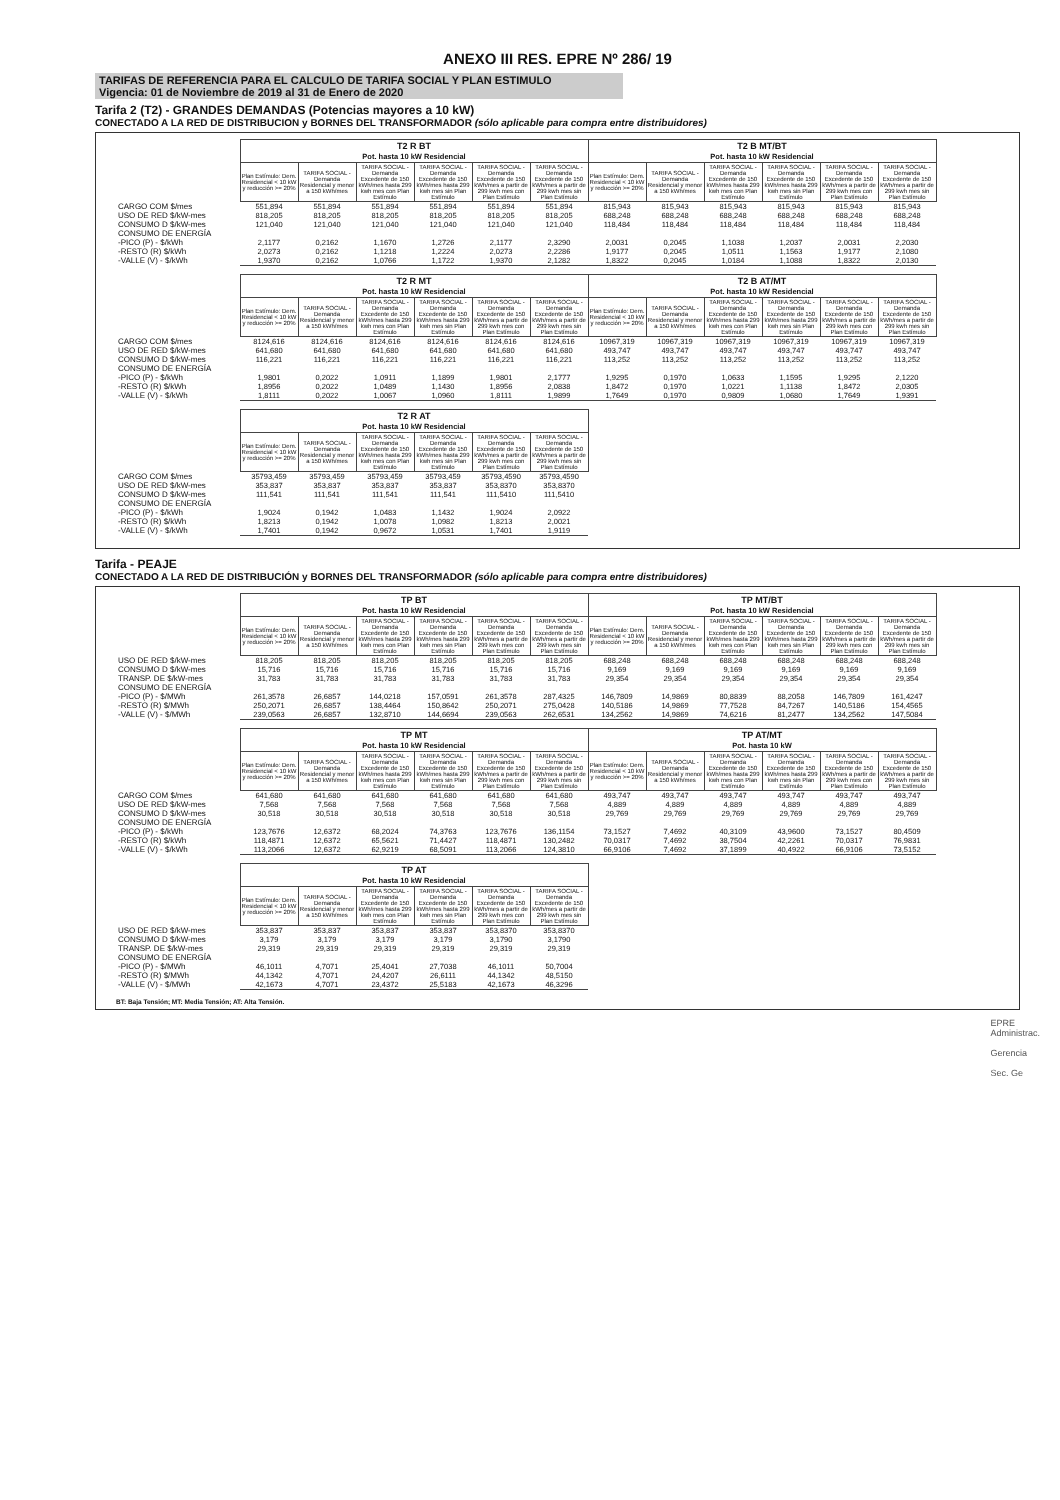ANEXO III RES. EPRE Nº 286/ 19
TARIFAS DE REFERENCIA PARA EL CALCULO DE TARIFA SOCIAL Y PLAN ESTIMULO
Vigencia: 01 de Noviembre de 2019 al 31 de Enero de 2020
Tarifa 2 (T2) - GRANDES DEMANDAS (Potencias mayores a 10 kW)
CONECTADO A LA RED DE DISTRIBUCION y BORNES DEL TRANSFORMADOR (sólo aplicable para compra entre distribuidores)
| | T2 R BT Pot. hasta 10 kW Residencial | | | | | | T2 B MT/BT Pot. hasta 10 kW Residencial | | | | | |
| | Plan Estímulo: Dem. Residencial < 10 kW y reducción >= 20% | TARIFA SOCIAL - Demanda Residencial y menor a 150 kWh/mes | TARIFA SOCIAL - Demanda Excedente de 150 kWh/mes hasta 299 kwh mes con Plan Estímulo | TARIFA SOCIAL - Demanda Excedente de 150 kWh/mes hasta 299 kwh mes sin Plan Estímulo | TARIFA SOCIAL - Demanda Excedente de 150 kWh/mes a partir de 299 kwh mes con Plan Estímulo | TARIFA SOCIAL - Demanda Excedente de 150 kWh/mes a partir de 299 kwh mes sin Plan Estímulo | Plan Estímulo: Dem. Residencial < 10 kW y reducción >= 20% | TARIFA SOCIAL - Demanda Residencial y menor a 150 kWh/mes | TARIFA SOCIAL - Demanda Excedente de 150 kWh/mes hasta 299 kwh mes con Plan Estímulo | TARIFA SOCIAL - Demanda Excedente de 150 kWh/mes hasta 299 kwh mes sin Plan Estímulo | TARIFA SOCIAL - Demanda Excedente de 150 kWh/mes a partir de 299 kwh mes con Plan Estímulo | TARIFA SOCIAL - Demanda Excedente de 150 kWh/mes a partir de 299 kwh mes sin Plan Estímulo |
| CARGO COM $/mes | 551,894 | 551,894 | 551,894 | 551,894 | 551,894 | 551,894 | 815,943 | 815,943 | 815,943 | 815,943 | 815,943 | 815,943 |
| USO DE RED $/kW-mes | 818,205 | 818,205 | 818,205 | 818,205 | 818,205 | 818,205 | 688,248 | 688,248 | 688,248 | 688,248 | 688,248 | 688,248 |
| CONSUMO D $/kW-mes | 121,040 | 121,040 | 121,040 | 121,040 | 121,040 | 121,040 | 118,484 | 118,484 | 118,484 | 118,484 | 118,484 | 118,484 |
| CONSUMO DE ENERGÍA | | | | | | | | | | | | |
| -PICO (P) - $/kWh | 2,1177 | 0,2162 | 1,1670 | 1,2726 | 2,1177 | 2,3290 | 2,0031 | 0,2045 | 1,1038 | 1,2037 | 2,0031 | 2,2030 |
| -RESTO (R) $/kWh | 2,0273 | 0,2162 | 1,1218 | 1,2224 | 2,0273 | 2,2286 | 1,9177 | 0,2045 | 1,0511 | 1,1563 | 1,9177 | 2,1080 |
| -VALLE (V) - $/kWh | 1,9370 | 0,2162 | 1,0766 | 1,1722 | 1,9370 | 2,1282 | 1,8322 | 0,2045 | 1,0184 | 1,1088 | 1,8322 | 2,0130 |
| | T2 R MT Pot. hasta 10 kW Residencial | | | | | | T2 B AT/MT Pot. hasta 10 kW Residencial | | | | | |
| | Plan Estímulo: Dem. Residencial < 10 kW y reducción >= 20% | TARIFA SOCIAL - Demanda Residencial y menor a 150 kWh/mes | TARIFA SOCIAL - Demanda Excedente de 150 kWh/mes hasta 299 kwh mes con Plan Estímulo | TARIFA SOCIAL - Demanda Excedente de 150 kWh/mes hasta 299 kwh mes sin Plan Estímulo | TARIFA SOCIAL - Demanda Excedente de 150 kWh/mes a partir de 299 kwh mes con Plan Estímulo | TARIFA SOCIAL - Demanda Excedente de 150 kWh/mes a partir de 299 kwh mes sin Plan Estímulo | Plan Estímulo: Dem. Residencial < 10 kW y reducción >= 20% | TARIFA SOCIAL - Demanda Residencial y menor a 150 kWh/mes | TARIFA SOCIAL - Demanda Excedente de 150 kWh/mes hasta 299 kwh mes con Plan Estímulo | TARIFA SOCIAL - Demanda Excedente de 150 kWh/mes hasta 299 kwh mes sin Plan Estímulo | TARIFA SOCIAL - Demanda Excedente de 150 kWh/mes a partir de 299 kwh mes con Plan Estímulo | TARIFA SOCIAL - Demanda Excedente de 150 kWh/mes a partir de 299 kwh mes sin Plan Estímulo |
| CARGO COM $/mes | 8124,616 | 8124,616 | 8124,616 | 8124,616 | 8124,616 | 8124,616 | 10967,319 | 10967,319 | 10967,319 | 10967,319 | 10967,319 | 10967,319 |
| USO DE RED $/kW-mes | 641,680 | 641,680 | 641,680 | 641,680 | 641,680 | 641,680 | 493,747 | 493,747 | 493,747 | 493,747 | 493,747 | 493,747 |
| CONSUMO D $/kW-mes | 116,221 | 116,221 | 116,221 | 116,221 | 116,221 | 116,221 | 113,252 | 113,252 | 113,252 | 113,252 | 113,252 | 113,252 |
| CONSUMO DE ENERGÍA | | | | | | | | | | | | |
| -PICO (P) - $/kWh | 1,9801 | 0,2022 | 1,0911 | 1,1899 | 1,9801 | 2,1777 | 1,9295 | 0,1970 | 1,0633 | 1,1595 | 1,9295 | 2,1220 |
| -RESTO (R) $/kWh | 1,8956 | 0,2022 | 1,0489 | 1,1430 | 1,8956 | 2,0838 | 1,8472 | 0,1970 | 1,0221 | 1,1138 | 1,8472 | 2,0305 |
| -VALLE (V) - $/kWh | 1,8111 | 0,2022 | 1,0067 | 1,0960 | 1,8111 | 1,9899 | 1,7649 | 0,1970 | 0,9809 | 1,0680 | 1,7649 | 1,9391 |
| | T2 R AT Pot. hasta 10 kW Residencial | | | | | |
| | Plan Estímulo: Dem. Residencial < 10 kW y reducción >= 20% | TARIFA SOCIAL - Demanda Residencial y menor a 150 kWh/mes | TARIFA SOCIAL - Demanda Excedente de 150 kWh/mes hasta 299 kwh mes con Plan Estímulo | TARIFA SOCIAL - Demanda Excedente de 150 kWh/mes hasta 299 kwh mes sin Plan Estímulo | TARIFA SOCIAL - Demanda Excedente de 150 kWh/mes a partir de 299 kwh mes con Plan Estímulo | TARIFA SOCIAL - Demanda Excedente de 150 kWh/mes a partir de 299 kwh mes sin Plan Estímulo |
| CARGO COM $/mes | 35793,459 | 35793,459 | 35793,459 | 35793,459 | 35793,4590 | 35793,4590 |
| USO DE RED $/kW-mes | 353,837 | 353,837 | 353,837 | 353,837 | 353,8370 | 353,8370 |
| CONSUMO D $/kW-mes | 111,541 | 111,541 | 111,541 | 111,541 | 111,5410 | 111,5410 |
| CONSUMO DE ENERGÍA | | | | | | |
| -PICO (P) - $/kWh | 1,9024 | 0,1942 | 1,0483 | 1,1432 | 1,9024 | 2,0922 |
| -RESTO (R) $/kWh | 1,8213 | 0,1942 | 1,0078 | 1,0982 | 1,8213 | 2,0021 |
| -VALLE (V) - $/kWh | 1,7401 | 0,1942 | 0,9672 | 1,0531 | 1,7401 | 1,9119 |
Tarifa - PEAJE
CONECTADO A LA RED DE DISTRIBUCIÓN y BORNES DEL TRANSFORMADOR (sólo aplicable para compra entre distribuidores)
| | TP BT Pot. hasta 10 kW Residencial | | | | | | TP MT/BT Pot. hasta 10 kW Residencial | | | | | |
| | Plan Estímulo: Dem. Residencial < 10 kW y reducción >= 20% | TARIFA SOCIAL - Demanda Residencial y menor a 150 kWh/mes | TARIFA SOCIAL - Demanda Excedente de 150 kWh/mes hasta 299 kwh mes con Plan Estímulo | TARIFA SOCIAL - Demanda Excedente de 150 kWh/mes hasta 299 kwh mes sin Plan Estímulo | TARIFA SOCIAL - Demanda Excedente de 150 kWh/mes a partir de 299 kwh mes con Plan Estímulo | TARIFA SOCIAL - Demanda Excedente de 150 kWh/mes a partir de 299 kwh mes sin Plan Estímulo | Plan Estímulo: Dem. Residencial < 10 kW y reducción >= 20% | TARIFA SOCIAL - Demanda Residencial y menor a 150 kWh/mes | TARIFA SOCIAL - Demanda Excedente de 150 kWh/mes hasta 299 kwh mes con Plan Estímulo | TARIFA SOCIAL - Demanda Excedente de 150 kWh/mes hasta 299 kwh mes sin Plan Estímulo | TARIFA SOCIAL - Demanda Excedente de 150 kWh/mes a partir de 299 kwh mes con Plan Estímulo | TARIFA SOCIAL - Demanda Excedente de 150 kWh/mes a partir de 299 kwh mes sin Plan Estímulo |
| USO DE RED $/kW-mes | 818,205 | 818,205 | 818,205 | 818,205 | 818,205 | 818,205 | 688,248 | 688,248 | 688,248 | 688,248 | 688,248 | 688,248 |
| CONSUMO D $/kW-mes | 15,716 | 15,716 | 15,716 | 15,716 | 15,716 | 15,716 | 9,169 | 9,169 | 9,169 | 9,169 | 9,169 | 9,169 |
| TRANSP. DE $/kW-mes | 31,783 | 31,783 | 31,783 | 31,783 | 31,783 | 31,783 | 29,354 | 29,354 | 29,354 | 29,354 | 29,354 | 29,354 |
| CONSUMO DE ENERGÍA | | | | | | | | | | | | |
| -PICO (P) - $/MWh | 261,3578 | 26,6857 | 144,0218 | 157,0591 | 261,3578 | 287,4325 | 146,7809 | 14,9869 | 80,8839 | 88,2058 | 146,7809 | 161,4247 |
| -RESTO (R) $/MWh | 250,2071 | 26,6857 | 138,4464 | 150,8642 | 250,2071 | 275,0428 | 140,5186 | 14,9869 | 77,7528 | 84,7267 | 140,5186 | 154,4565 |
| -VALLE (V) - $/MWh | 239,0563 | 26,6857 | 132,8710 | 144,6694 | 239,0563 | 262,6531 | 134,2562 | 14,9869 | 74,6216 | 81,2477 | 134,2562 | 147,5084 |
| | TP MT Pot. hasta 10 kW Residencial | | | | | | TP AT/MT Pot. hasta 10 kW | | | | | |
| | Plan Estímulo: Dem. Residencial < 10 kW y reducción >= 20% | TARIFA SOCIAL - Demanda Residencial y menor a 150 kWh/mes | TARIFA SOCIAL - Demanda Excedente de 150 kWh/mes hasta 299 kwh mes con Plan Estímulo | TARIFA SOCIAL - Demanda Excedente de 150 kWh/mes hasta 299 kwh mes sin Plan Estímulo | TARIFA SOCIAL - Demanda Excedente de 150 kWh/mes a partir de 299 kwh mes con Plan Estímulo | TARIFA SOCIAL - Demanda Excedente de 150 kWh/mes a partir de 299 kwh mes sin Plan Estímulo | Plan Estímulo: Dem. Residencial < 10 kW y reducción >= 20% | TARIFA SOCIAL - Demanda Residencial y menor a 150 kWh/mes | TARIFA SOCIAL - Demanda Excedente de 150 kWh/mes hasta 299 kwh mes con Plan Estímulo | TARIFA SOCIAL - Demanda Excedente de 150 kWh/mes hasta 299 kwh mes sin Plan Estímulo | TARIFA SOCIAL - Demanda Excedente de 150 kWh/mes a partir de 299 kwh mes con Plan Estímulo | TARIFA SOCIAL - Demanda Excedente de 150 kWh/mes a partir de 299 kwh mes sin Plan Estímulo |
| CARGO COM $/mes | 641,680 | 641,680 | 641,680 | 641,680 | 641,680 | 641,680 | 493,747 | 493,747 | 493,747 | 493,747 | 493,747 | 493,747 |
| USO DE RED $/kW-mes | 7,568 | 7,568 | 7,568 | 7,568 | 7,568 | 7,568 | 4,889 | 4,889 | 4,889 | 4,889 | 4,889 | 4,889 |
| CONSUMO D $/kW-mes | 30,518 | 30,518 | 30,518 | 30,518 | 30,518 | 30,518 | 29,769 | 29,769 | 29,769 | 29,769 | 29,769 | 29,769 |
| CONSUMO DE ENERGÍA | | | | | | | | | | | | |
| -PICO (P) - $/kWh | 123,7676 | 12,6372 | 68,2024 | 74,3763 | 123,7676 | 136,1154 | 73,1527 | 7,4692 | 40,3109 | 43,9600 | 73,1527 | 80,4509 |
| -RESTO (R) $/kWh | 118,4871 | 12,6372 | 65,5621 | 71,4427 | 118,4871 | 130,2482 | 70,0317 | 7,4692 | 38,7504 | 42,2261 | 70,0317 | 76,9831 |
| -VALLE (V) - $/kWh | 113,2066 | 12,6372 | 62,9219 | 68,5091 | 113,2066 | 124,3810 | 66,9106 | 7,4692 | 37,1899 | 40,4922 | 66,9106 | 73,5152 |
| | TP AT Pot. hasta 10 kW Residencial | | | | | |
| | Plan Estímulo: Dem. Residencial < 10 kW y reducción >= 20% | TARIFA SOCIAL - Demanda Residencial y menor a 150 kWh/mes | TARIFA SOCIAL - Demanda Excedente de 150 kWh/mes hasta 299 kwh mes con Plan Estímulo | TARIFA SOCIAL - Demanda Excedente de 150 kWh/mes hasta 299 kwh mes sin Plan Estímulo | TARIFA SOCIAL - Demanda Excedente de 150 kWh/mes a partir de 299 kwh mes con Plan Estímulo | TARIFA SOCIAL - Demanda Excedente de 150 kWh/mes a partir de 299 kwh mes sin Plan Estímulo |
| USO DE RED $/kW-mes | 353,837 | 353,837 | 353,837 | 353,837 | 353,8370 | 353,8370 |
| CONSUMO D $/kW-mes | 3,179 | 3,179 | 3,179 | 3,179 | 3,1790 | 3,1790 |
| TRANSP. DE $/kW-mes | 29,319 | 29,319 | 29,319 | 29,319 | 29,319 | 29,319 |
| CONSUMO DE ENERGÍA | | | | | | |
| -PICO (P) - $/MWh | 46,1011 | 4,7071 | 25,4041 | 27,7038 | 46,1011 | 50,7004 |
| -RESTO (R) $/MWh | 44,1342 | 4,7071 | 24,4207 | 26,6111 | 44,1342 | 48,5150 |
| -VALLE (V) - $/MWh | 42,1673 | 4,7071 | 23,4372 | 25,5183 | 42,1673 | 46,3296 |
BT: Baja Tensión; MT: Media Tensión; AT: Alta Tensión.
EPRE
Administrac.
Gerencia
Sec. Ge